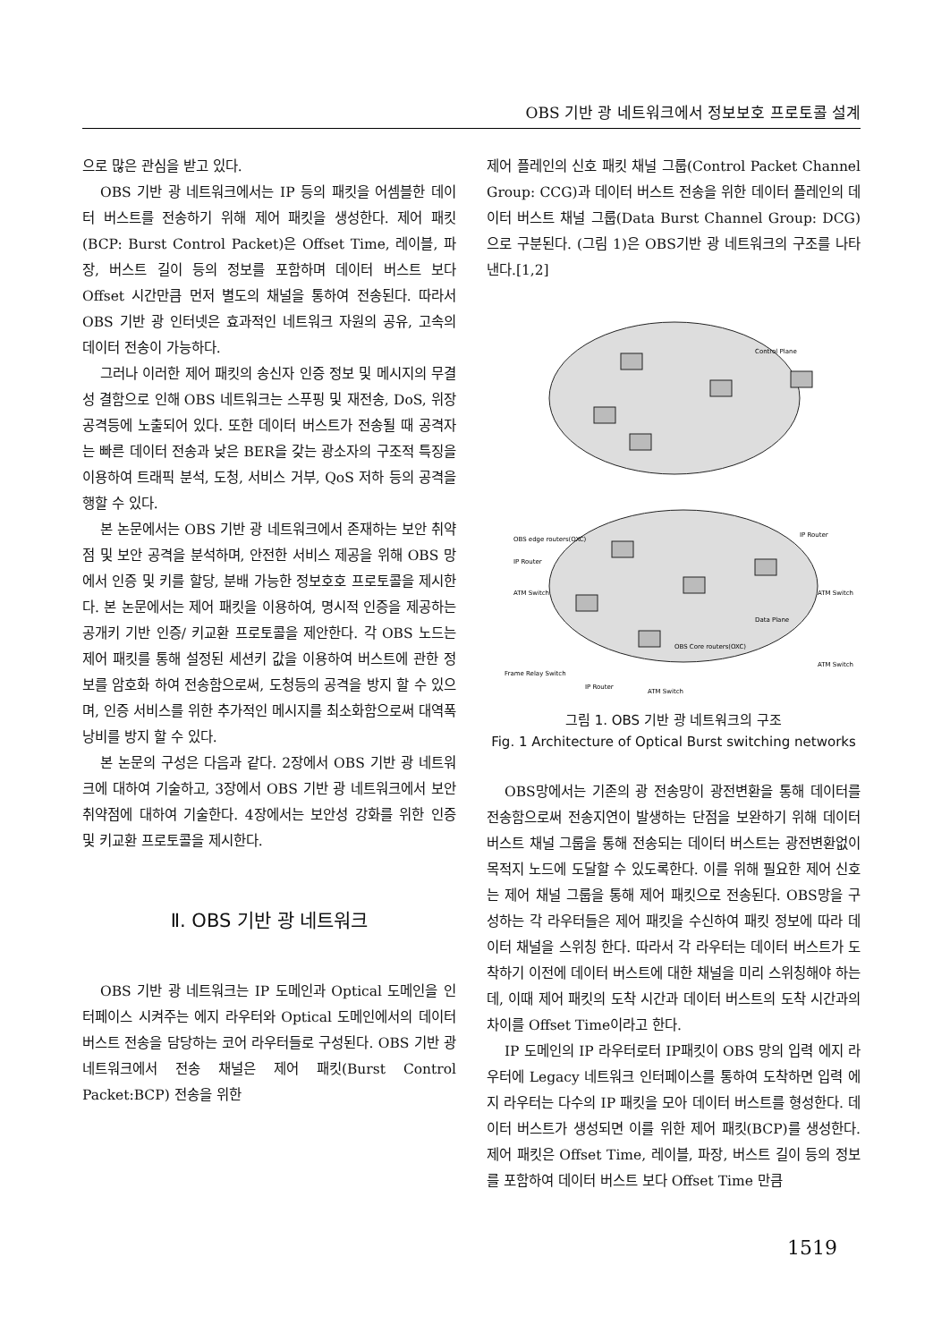OBS 기반 광 네트워크에서 정보보호 프로토콜 설계
으로 많은 관심을 받고 있다.
OBS 기반 광 네트워크에서는 IP 등의 패킷을 어셈블한 데이터 버스트를 전송하기 위해 제어 패킷을 생성한다. 제어 패킷(BCP: Burst Control Packet)은 Offset Time, 레이블, 파장, 버스트 길이 등의 정보를 포함하며 데이터 버스트 보다 Offset 시간만큼 먼저 별도의 채널을 통하여 전송된다. 따라서 OBS 기반 광 인터넷은 효과적인 네트워크 자원의 공유, 고속의 데이터 전송이 가능하다.
그러나 이러한 제어 패킷의 송신자 인증 정보 및 메시지의 무결성 결함으로 인해 OBS 네트워크는 스푸핑 및 재전송, DoS, 위장 공격등에 노출되어 있다. 또한 데이터 버스트가 전송될 때 공격자는 빠른 데이터 전송과 낮은 BER을 갖는 광소자의 구조적 특징을 이용하여 트래픽 분석, 도청, 서비스 거부, QoS 저하 등의 공격을 행할 수 있다.
본 논문에서는 OBS 기반 광 네트워크에서 존재하는 보안 취약점 및 보안 공격을 분석하며, 안전한 서비스 제공을 위해 OBS 망에서 인증 및 키를 할당, 분배 가능한 정보호호 프로토콜을 제시한다. 본 논문에서는 제어 패킷을 이용하여, 명시적 인증을 제공하는 공개키 기반 인증/ 키교환 프로토콜을 제안한다. 각 OBS 노드는 제어 패킷를 통해 설정된 세션키 값을 이용하여 버스트에 관한 정보를 암호화 하여 전송함으로써, 도청등의 공격을 방지 할 수 있으며, 인증 서비스를 위한 추가적인 메시지를 최소화함으로써 대역폭 낭비를 방지 할 수 있다.
본 논문의 구성은 다음과 같다. 2장에서 OBS 기반 광 네트워크에 대하여 기술하고, 3장에서 OBS 기반 광 네트워크에서 보안 취약점에 대하여 기술한다. 4장에서는 보안성 강화를 위한 인증 및 키교환 프로토콜을 제시한다.
Ⅱ. OBS 기반 광 네트워크
OBS 기반 광 네트워크는 IP 도메인과 Optical 도메인을 인터페이스 시켜주는 에지 라우터와 Optical 도메인에서의 데이터 버스트 전송을 담당하는 코어 라우터들로 구성된다. OBS 기반 광 네트워크에서 전송 채널은 제어 패킷(Burst Control Packet:BCP) 전송을 위한
제어 플레인의 신호 패킷 채널 그룹(Control Packet Channel Group: CCG)과 데이터 버스트 전송을 위한 데이터 플레인의 데이터 버스트 채널 그룹(Data Burst Channel Group: DCG)으로 구분된다. (그림 1)은 OBS기반 광 네트워크의 구조를 나타낸다.[1,2]
OBS edge routers(OXC)
IP Router
IP Router
ATM Switch
ATM Switch
Data Plane
OBS Core routers(OXC)
ATM Switch
Frame Relay Switch
IP Router
ATM Switch
Control Plane
그림 1. OBS 기반 광 네트워크의 구조
Fig. 1 Architecture of Optical Burst switching networks
OBS망에서는 기존의 광 전송망이 광전변환을 통해 데이터를 전송함으로써 전송지연이 발생하는 단점을 보완하기 위해 데이터 버스트 채널 그룹을 통해 전송되는 데이터 버스트는 광전변환없이 목적지 노드에 도달할 수 있도록한다. 이를 위해 필요한 제어 신호는 제어 채널 그룹을 통해 제어 패킷으로 전송된다. OBS망을 구성하는 각 라우터들은 제어 패킷을 수신하여 패킷 정보에 따라 데이터 채널을 스위칭 한다. 따라서 각 라우터는 데이터 버스트가 도착하기 이전에 데이터 버스트에 대한 채널을 미리 스위칭해야 하는데, 이때 제어 패킷의 도착 시간과 데이터 버스트의 도착 시간과의 차이를 Offset Time이라고 한다.
IP 도메인의 IP 라우터로터 IP패킷이 OBS 망의 입력 에지 라우터에 Legacy 네트워크 인터페이스를 통하여 도착하면 입력 에지 라우터는 다수의 IP 패킷을 모아 데이터 버스트를 형성한다. 데이터 버스트가 생성되면 이를 위한 제어 패킷(BCP)를 생성한다. 제어 패킷은 Offset Time, 레이블, 파장, 버스트 길이 등의 정보를 포함하여 데이터 버스트 보다 Offset Time 만큼
1519